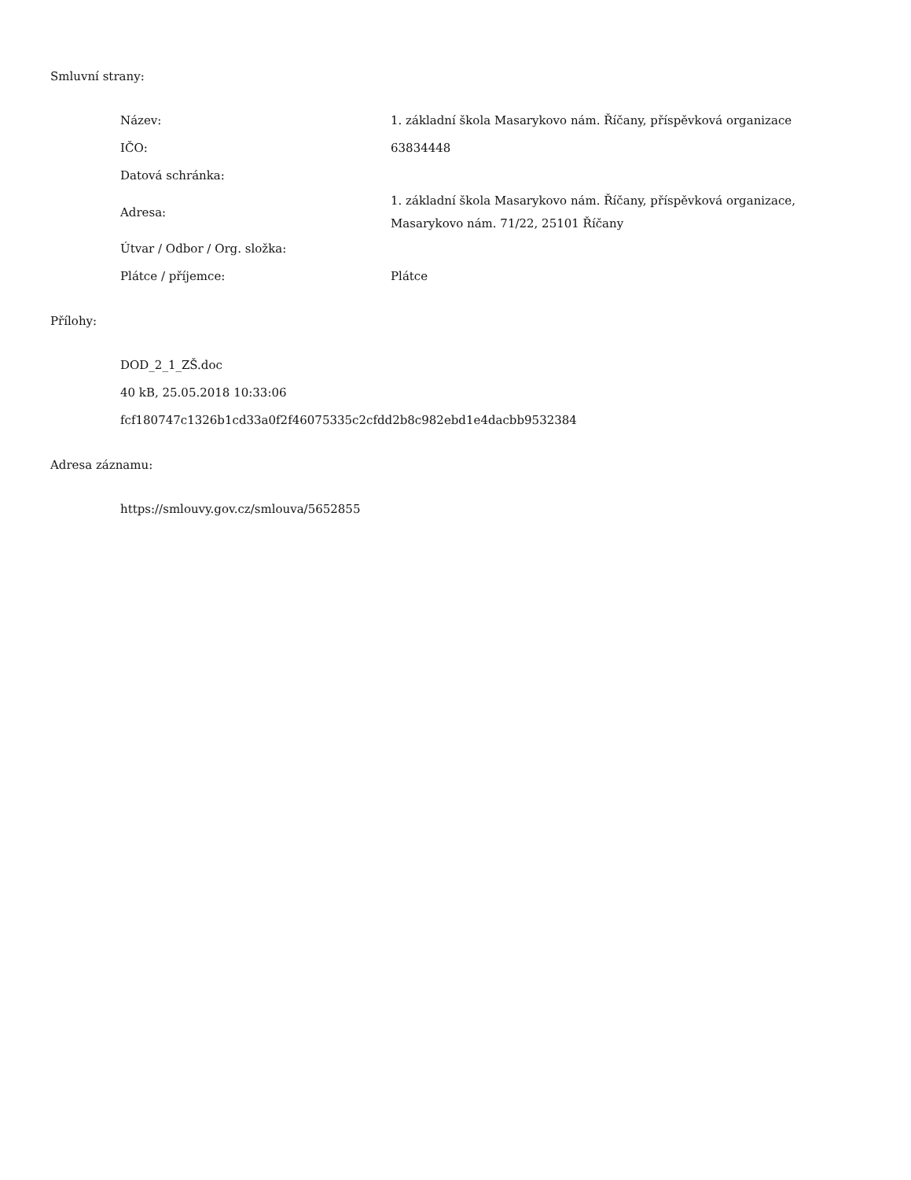Smluvní strany:
| Název: | 1. základní škola Masarykovo nám. Říčany, příspěvková organizace |
| IČO: | 63834448 |
| Datová schránka: | |
| Adresa: | 1. základní škola Masarykovo nám. Říčany, příspěvková organizace, Masarykovo nám. 71/22, 25101 Říčany |
| Útvar / Odbor / Org. složka: | |
| Plátce / příjemce: | Plátce |
Přílohy:
DOD_2_1_ZŠ.doc
40 kB, 25.05.2018 10:33:06
fcf180747c1326b1cd33a0f2f46075335c2cfdd2b8c982ebd1e4dacbb9532384
Adresa záznamu:
https://smlouvy.gov.cz/smlouva/5652855